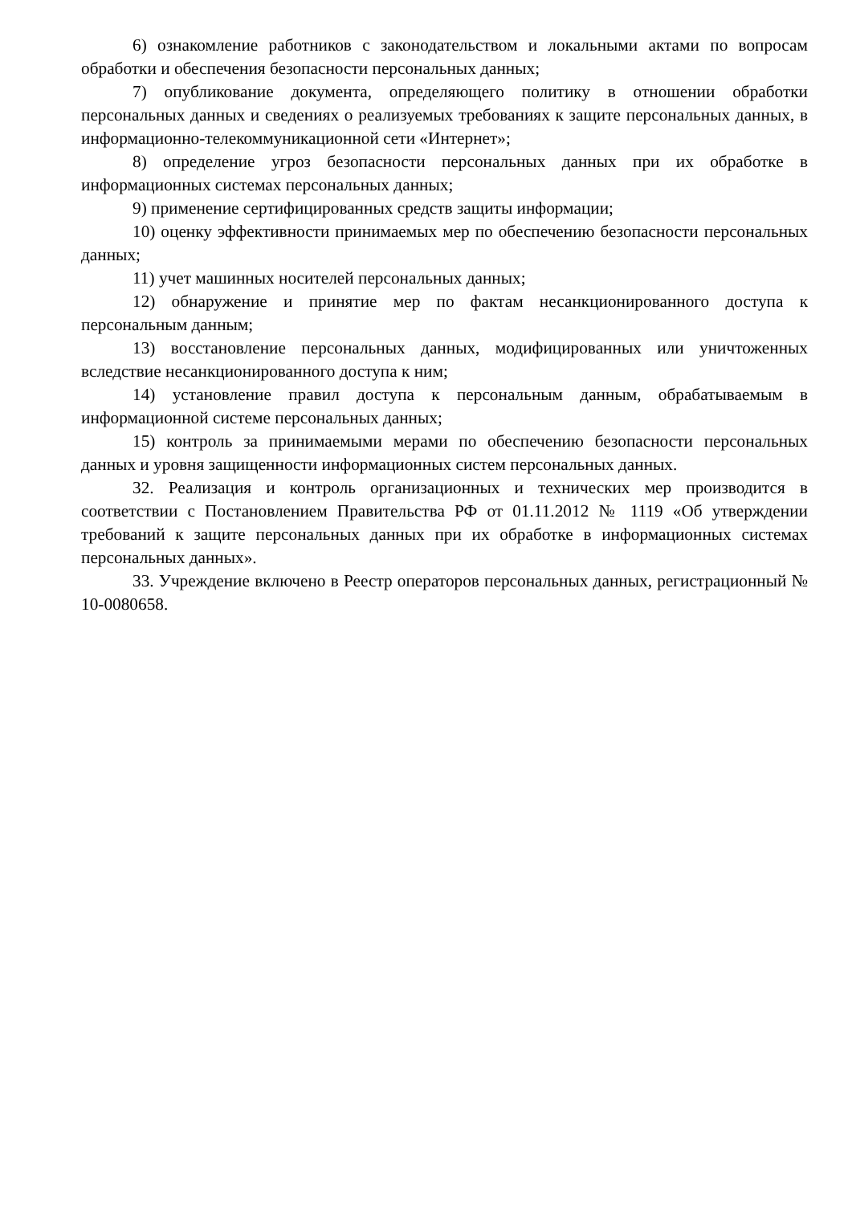6) ознакомление работников с законодательством и локальными актами по вопросам обработки и обеспечения безопасности персональных данных;
7) опубликование документа, определяющего политику в отношении обработки персональных данных и сведениях о реализуемых требованиях к защите персональных данных, в информационно-телекоммуникационной сети «Интернет»;
8) определение угроз безопасности персональных данных при их обработке в информационных системах персональных данных;
9) применение сертифицированных средств защиты информации;
10) оценку эффективности принимаемых мер по обеспечению безопасности персональных данных;
11) учет машинных носителей персональных данных;
12) обнаружение и принятие мер по фактам несанкционированного доступа к персональным данным;
13) восстановление персональных данных, модифицированных или уничтоженных вследствие несанкционированного доступа к ним;
14) установление правил доступа к персональным данным, обрабатываемым в информационной системе персональных данных;
15) контроль за принимаемыми мерами по обеспечению безопасности персональных данных и уровня защищенности информационных систем персональных данных.
32. Реализация и контроль организационных и технических мер производится в соответствии с Постановлением Правительства РФ от 01.11.2012 № 1119 «Об утверждении требований к защите персональных данных при их обработке в информационных системах персональных данных».
33. Учреждение включено в Реестр операторов персональных данных, регистрационный № 10-0080658.